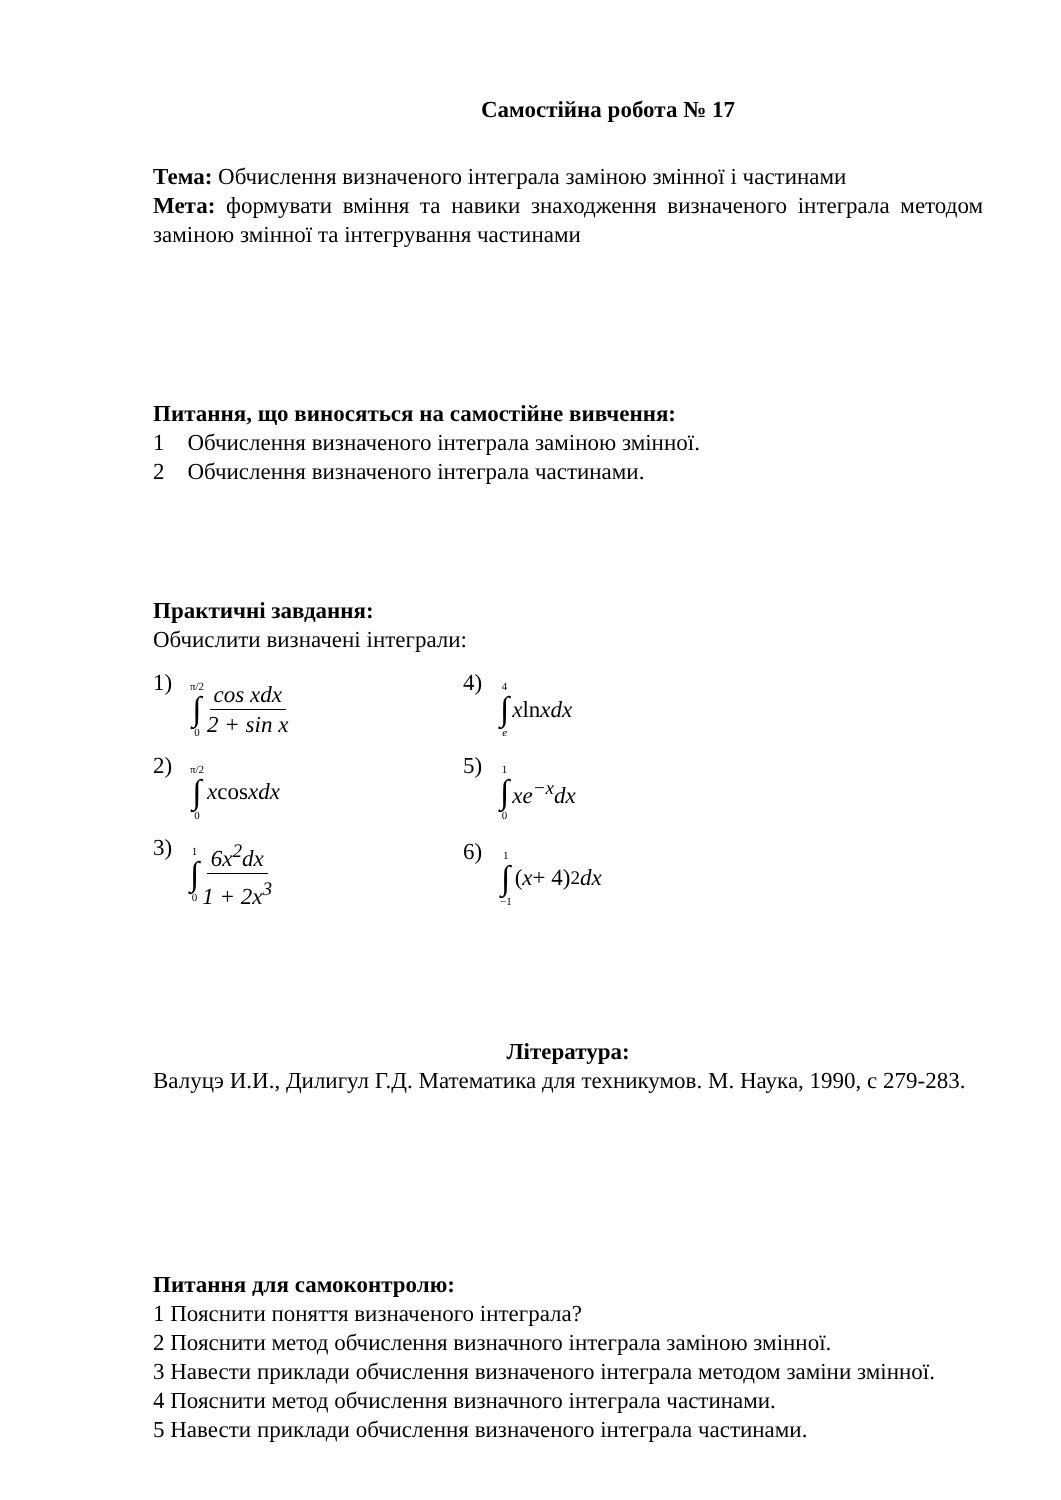Самостійна робота № 17
Тема: Обчислення визначеного інтеграла заміною змінної і частинами
Мета: формувати вміння та навики знаходження визначеного інтеграла методом заміною змінної та інтегрування частинами
Питання, що виносяться на самостійне вивчення:
1 Обчислення визначеного інтеграла заміною змінної.
2 Обчислення визначеного інтеграла частинами.
Практичні завдання:
Обчислити визначені інтеграли:
| 1) π/2 ∫ 0 cos xdx 2 + sin x | 4) 4 ∫ e x ln xdx |
| 2) π/2 ∫ 0 x cos xdx | 5) 1 ∫ 0 xe<sup>−x</sup>dx |
| 3) 1 ∫ 0 6 x<sup>2</sup> dx 1 + 2 x<sup>3</sup> | 6) 1 ∫ −1 ( x + 4)<sup>2</sup> dx |
Література:
Валуцэ И.И., Дилигул Г.Д. Математика для техникумов. М. Наука, 1990, с 279-283.
Питання для самоконтролю:
1 Пояснити поняття визначеного інтеграла?
2 Пояснити метод обчислення визначного інтеграла заміною змінної.
3 Навести приклади обчислення визначеного інтеграла методом заміни змінної.
4 Пояснити метод обчислення визначного інтеграла частинами.
5 Навести приклади обчислення визначеного інтеграла частинами.